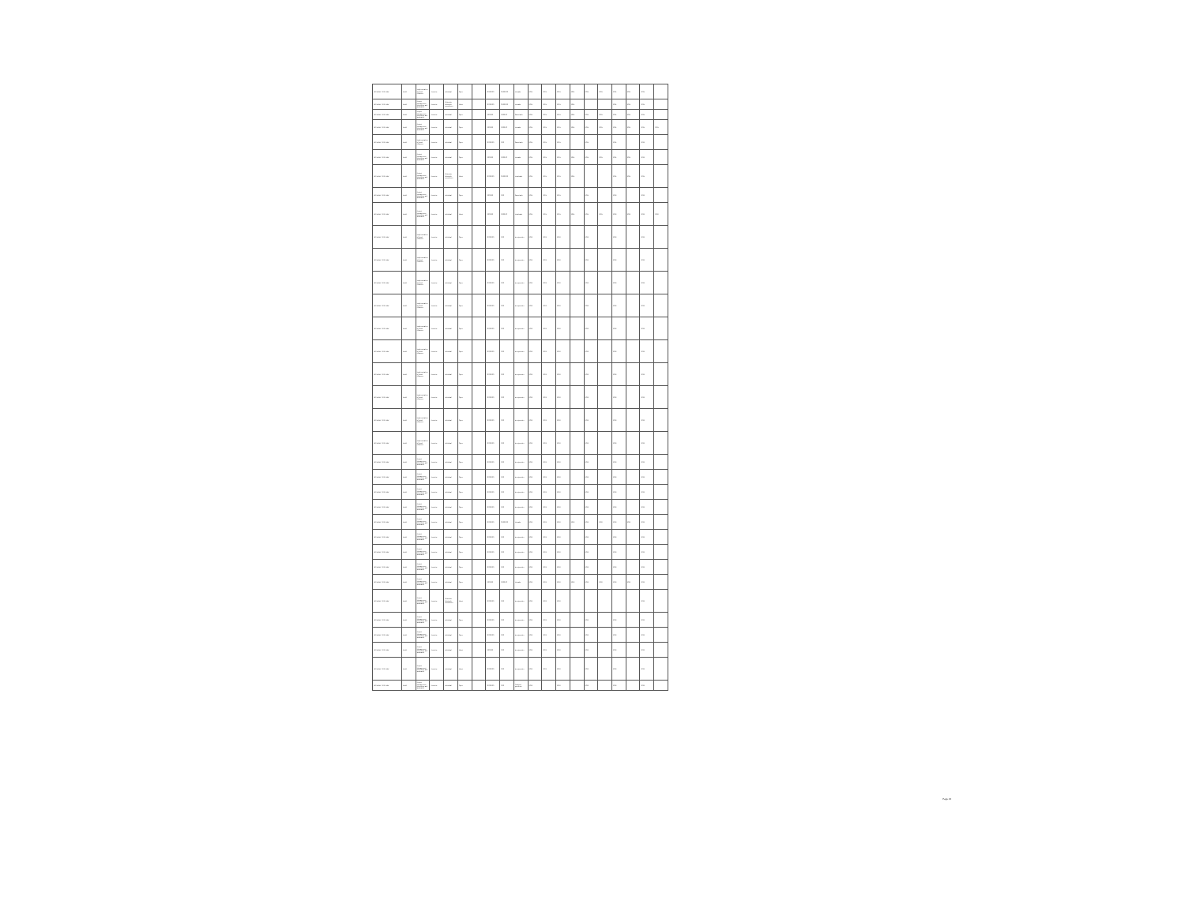| BO-MDRYT-CS-INDV | IBRD | Implementation of Rural Alliances | Posterior | Individual | Open | | 00,000.00 | 00,000.00 | Firmado | 2021- | 2021- | 2021- | 2021- | 2021- | 2021- | 2021- | 2021- | 2021- | |
| BO-MDRYT-CS-INDV | IBRD | Project Management, Monitoring and Evaluation | Posterior | Selección directa de consultores | Direct | | 00,000.00 | 00,000.00 | Firmado | 2021- | 2021- | 2021- | 2021- | | | 2021- | 2021- | 2021- | |
| BO-MDRYT-CS-INDV | IBRD | Project Management, Monitoring and Evaluation | Posterior | Individual | Open | | 0,000.00 | 0,000.00 | Cancelado | 2021- | 2021- | 2021- | 2021- | 2021- | 2021- | 2021- | 2021- | 2021- | |
| BO-MDRYT-CS-INDV | IBRD | Project Management, Monitoring and Evaluation | Posterior | Individual | Open | | 0,000.00 | 0,000.00 | Firmado | 2021- | 2021- | 2021- | 2021- | 2021- | 2021- | 2021- | 2021- | 2021- | 2021- |
| BO-MDRYT-CS-INDV | IBRD | Implementation of Rural Alliances | Posterior | Individual | Open | | 00,000.00 | 0.00 | Cancelado | 2021- | 2021- | 2021- | | 2021- | | 2021- | | 2022- | |
| BO-MDRYT-CS-INDV | IBRD | Project Management, Monitoring and Evaluation | Posterior | Individual | Open | | 0,000.00 | 0,000.00 | Firmado | 2021- | 2021- | 2021- | 2021- | 2021- | 2021- | 2021- | 2021- | 2022- | |
| BO-MDRYT-CS-INDV | IBRD | Project Management, Monitoring and Evaluation | Posterior | Selección directa de consultores | Direct | | 00,000.00 | 00,000.00 | Finalizado | 2021- | 2021- | 2021- | 2021- | | | 2021- | 2021- | 2021- | |
| BO-MDRYT-CS-INDV | IBRD | Project Management, Monitoring and Evaluation | Posterior | Individual | Open | | 0,000.00 | 0.00 | Cancelado | 2021- | 2021- | 2021- | | 2021- | | 2022- | | 2022- | |
| BO-MDRYT-CS-INDV | IBRD | Project Management, Monitoring and Evaluation | Posterior | Individual | Direct | | 0,000.00 | 0,000.00 | Finalizado | 2021- | 2021- | 2021- | 2021- | 2021- | 2021- | 2022- | 2022- | 2022- | 2022- |
| BO-MDRYT-CS-INDV | IBRD | Implementation of Rural Alliances | Posterior | Individual | Open | | 00,000.00 | 0.00 | En ejecución | 2022- | 2022- | 2022- | | 2022- | | 2022- | | 2022- | |
| BO-MDRYT-CS-INDV | IBRD | Implementation of Rural Alliances | Posterior | Individual | Open | | 00,000.00 | 0.00 | En ejecución | 2022- | 2022- | 2022- | | 2022- | | 2022- | | 2022- | |
| BO-MDRYT-CS-INDV | IBRD | Implementation of Rural Alliances | Posterior | Individual | Open | | 00,000.00 | 0.00 | En ejecución | 2022- | 2022- | 2022- | | 2022- | | 2022- | | 2022- | |
| BO-MDRYT-CS-INDV | IBRD | Implementation of Rural Alliances | Posterior | Individual | Open | | 00,000.00 | 0.00 | En ejecución | 2022- | 2022- | 2022- | | 2022- | | 2022- | | 2022- | |
| BO-MDRYT-CS-INDV | IBRD | Implementation of Rural Alliances | Posterior | Individual | Open | | 00,000.00 | 0.00 | En ejecución | 2022- | 2022- | 2022- | | 2022- | | 2022- | | 2022- | |
| BO-MDRYT-CS-INDV | IBRD | Implementation of Rural Alliances | Posterior | Individual | Open | | 00,000.00 | 0.00 | En ejecución | 2022- | 2022- | 2022- | | 2022- | | 2022- | | 2022- | |
| BO-MDRYT-CS-INDV | IBRD | Implementation of Rural Alliances | Posterior | Individual | Open | | 00,000.00 | 0.00 | En ejecución | 2022- | 2022- | 2022- | | 2022- | | 2022- | | 2022- | |
| BO-MDRYT-CS-INDV | IBRD | Implementation of Rural Alliances | Posterior | Individual | Open | | 00,000.00 | 0.00 | En ejecución | 2022- | 2022- | 2022- | | 2022- | | 2022- | | 2022- | |
| BO-MDRYT-CS-INDV | IBRD | Implementation of Rural Alliances | Posterior | Individual | Open | | 00,000.00 | 0.00 | En ejecución | 2022- | 2022- | 2022- | | 2022- | | 2022- | | 2022- | |
| BO-MDRYT-CS-INDV | IBRD | Implementation of Rural Alliances | Posterior | Individual | Open | | 00,000.00 | 0.00 | En ejecución | 2022- | 2022- | 2022- | | 2022- | | 2022- | | 2022- | |
| BO-MDRYT-CS-INDV | IBRD | Project Management, Monitoring and Evaluation | Posterior | Individual | Open | | 00,000.00 | 0.00 | En ejecución | 2022- | 2022- | 2022- | | 2022- | | 2022- | | 2022- | |
| BO-MDRYT-CS-INDV | IBRD | Project Management, Monitoring and Evaluation | Posterior | Individual | Open | | 00,000.00 | 0.00 | En ejecución | 2022- | 2022- | 2022- | | 2022- | | 2022- | | 2022- | |
| BO-MDRYT-CS-INDV | IBRD | Project Management, Monitoring and Evaluation | Posterior | Individual | Open | | 00,000.00 | 0.00 | En ejecución | 2022- | 2022- | 2022- | | 2022- | | 2022- | | 2022- | |
| BO-MDRYT-CS-INDV | IBRD | Project Management, Monitoring and Evaluation | Posterior | Individual | Open | | 00,000.00 | 0.00 | En ejecución | 2022- | 2022- | 2022- | | 2022- | | 2022- | | 2022- | |
| BO-MDRYT-CS-INDV | IBRD | Project Management, Monitoring and Evaluation | Posterior | Individual | Open | | 00,000.00 | 00,000.00 | Firmado | 2022- | 2022- | 2022- | 2022- | 2022- | 2022- | 2022- | 2022- | 2022- | |
| BO-MDRYT-CS-INDV | IBRD | Project Management, Monitoring and Evaluation | Posterior | Individual | Open | | 00,000.00 | 0.00 | En ejecución | 2022- | 2022- | 2022- | | 2022- | | 2022- | | 2022- | |
| BO-MDRYT-CS-INDV | IBRD | Project Management, Monitoring and Evaluation | Posterior | Individual | Open | | 00,000.00 | 0.00 | En ejecución | 2022- | 2022- | 2022- | | 2022- | | 2022- | | 2022- | |
| BO-MDRYT-CS-INDV | IBRD | Project Management, Monitoring and Evaluation | Posterior | Individual | Open | | 00,000.00 | 0.00 | En ejecución | 2022- | 2022- | 2022- | | 2022- | | 2022- | | 2022- | |
| BO-MDRYT-CS-INDV | IBRD | Project Management, Monitoring and Evaluation | Posterior | Individual | Open | | 0,000.00 | 0,000.00 | Firmado | 2022- | 2022- | 2022- | 2022- | 2022- | 2022- | 2022- | 2022- | 2022- | |
| BO-MDRYT-CS-INDV | IBRD | Project Management, Monitoring and Evaluation | Posterior | Selección directa de consultores | Direct | | 00,000.00 | 0.00 | En ejecución | 2022- | 2022- | 2022- | | | | | | 2022- | |
| BO-MDRYT-CS-INDV | IBRD | Project Management, Monitoring and Evaluation | Posterior | Individual | Open | | 00,000.00 | 0.00 | En ejecución | 2022- | 2022- | 2022- | | 2022- | | 2022- | | 2022- | |
| BO-MDRYT-CS-INDV | IBRD | Project Management, Monitoring and Evaluation | Posterior | Individual | Open | | 00,000.00 | 0.00 | En ejecución | 2022- | 2022- | 2022- | | 2022- | | 2022- | | 2022- | |
| BO-MDRYT-CS-INDV | IBRD | Project Management, Monitoring and Evaluation | Posterior | Individual | Direct | | 0,000.00 | 0.00 | En ejecución | 2022- | 2022- | 2022- | | 2022- | | 2022- | | 2022- | |
| BO-MDRYT-CS-INDV | IBRD | Project Management, Monitoring and Evaluation | Posterior | Individual | Direct | | 00,000.00 | 0.00 | En ejecución | 2022- | 2022- | 2022- | | 2022- | | 2022- | | 2022- | |
| BO-MDRYT-CS-INDV | IBRD | Project Management, Monitoring and Evaluation | Posterior | Individual | Open | | 00,000.00 | 0.00 | Solicitud pendiente | 2022- | | 2022- | | 2022- | | 2022- | | 2022- | |
Page 43